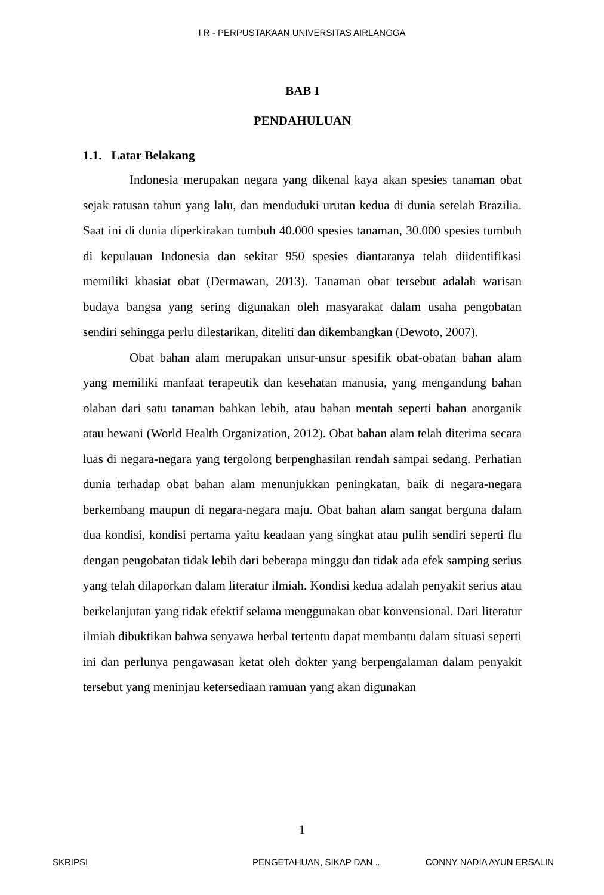I R - PERPUSTAKAAN UNIVERSITAS AIRLANGGA
BAB I
PENDAHULUAN
1.1. Latar Belakang
Indonesia merupakan negara yang dikenal kaya akan spesies tanaman obat sejak ratusan tahun yang lalu, dan menduduki urutan kedua di dunia setelah Brazilia. Saat ini di dunia diperkirakan tumbuh 40.000 spesies tanaman, 30.000 spesies tumbuh di kepulauan Indonesia dan sekitar 950 spesies diantaranya telah diidentifikasi memiliki khasiat obat (Dermawan, 2013). Tanaman obat tersebut adalah warisan budaya bangsa yang sering digunakan oleh masyarakat dalam usaha pengobatan sendiri sehingga perlu dilestarikan, diteliti dan dikembangkan (Dewoto, 2007).
Obat bahan alam merupakan unsur-unsur spesifik obat-obatan bahan alam yang memiliki manfaat terapeutik dan kesehatan manusia, yang mengandung bahan olahan dari satu tanaman bahkan lebih, atau bahan mentah seperti bahan anorganik atau hewani (World Health Organization, 2012). Obat bahan alam telah diterima secara luas di negara-negara yang tergolong berpenghasilan rendah sampai sedang. Perhatian dunia terhadap obat bahan alam menunjukkan peningkatan, baik di negara-negara berkembang maupun di negara-negara maju. Obat bahan alam sangat berguna dalam dua kondisi, kondisi pertama yaitu keadaan yang singkat atau pulih sendiri seperti flu dengan pengobatan tidak lebih dari beberapa minggu dan tidak ada efek samping serius yang telah dilaporkan dalam literatur ilmiah. Kondisi kedua adalah penyakit serius atau berkelanjutan yang tidak efektif selama menggunakan obat konvensional. Dari literatur ilmiah dibuktikan bahwa senyawa herbal tertentu dapat membantu dalam situasi seperti ini dan perlunya pengawasan ketat oleh dokter yang berpengalaman dalam penyakit tersebut yang meninjau ketersediaan ramuan yang akan digunakan
1
SKRIPSI PENGETAHUAN, SIKAP DAN... CONNY NADIA AYUN ERSALIN